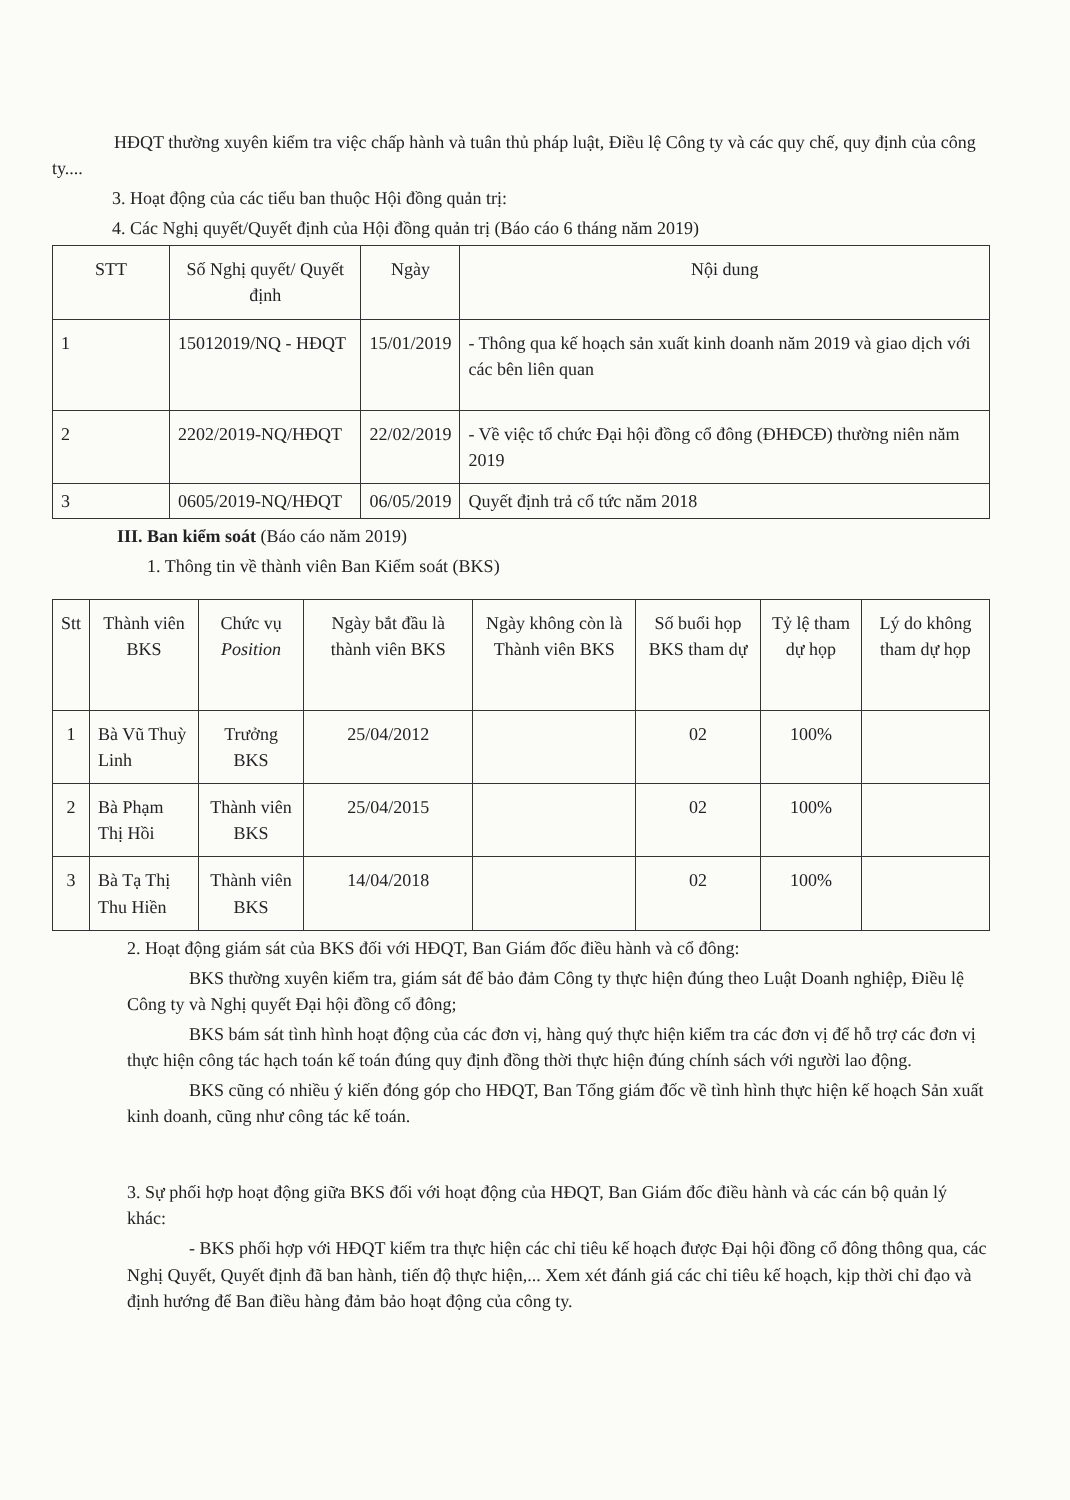HĐQT thường xuyên kiểm tra việc chấp hành và tuân thủ pháp luật, Điều lệ Công ty và các quy chế, quy định của công ty....
3. Hoạt động của các tiểu ban thuộc Hội đồng quản trị:
4. Các Nghị quyết/Quyết định của Hội đồng quản trị (Báo cáo 6 tháng năm 2019)
| STT | Số Nghị quyết/ Quyết định | Ngày | Nội dung |
| --- | --- | --- | --- |
| 1 | 15012019/NQ - HĐQT | 15/01/2019 | - Thông qua kế hoạch sản xuất kinh doanh năm 2019 và giao dịch với các bên liên quan |
| 2 | 2202/2019-NQ/HĐQT | 22/02/2019 | - Về việc tổ chức Đại hội đồng cổ đông (ĐHĐCĐ) thường niên năm 2019 |
| 3 | 0605/2019-NQ/HĐQT | 06/05/2019 | Quyết định trả cổ tức năm 2018 |
III. Ban kiểm soát (Báo cáo năm 2019)
1. Thông tin về thành viên Ban Kiểm soát (BKS)
| Stt | Thành viên BKS | Chức vụ Position | Ngày bắt đầu là thành viên BKS | Ngày không còn là Thành viên BKS | Số buổi họp BKS tham dự | Tỷ lệ tham dự họp | Lý do không tham dự họp |
| --- | --- | --- | --- | --- | --- | --- | --- |
| 1 | Bà Vũ Thuỳ Linh | Trưởng BKS | 25/04/2012 | | 02 | 100% | |
| 2 | Bà Phạm Thị Hồi | Thành viên BKS | 25/04/2015 | | 02 | 100% | |
| 3 | Bà Tạ Thị Thu Hiền | Thành viên BKS | 14/04/2018 | | 02 | 100% | |
2. Hoạt động giám sát của BKS đối với HĐQT, Ban Giám đốc điều hành và cổ đông:
BKS thường xuyên kiểm tra, giám sát để bảo đảm Công ty thực hiện đúng theo Luật Doanh nghiệp, Điều lệ Công ty và Nghị quyết Đại hội đồng cổ đông;
BKS bám sát tình hình hoạt động của các đơn vị, hàng quý thực hiện kiểm tra các đơn vị để hỗ trợ các đơn vị thực hiện công tác hạch toán kế toán đúng quy định đồng thời thực hiện đúng chính sách với người lao động.
BKS cũng có nhiều ý kiến đóng góp cho HĐQT, Ban Tổng giám đốc về tình hình thực hiện kế hoạch Sản xuất kinh doanh, cũng như công tác kế toán.
3. Sự phối hợp hoạt động giữa BKS đối với hoạt động của HĐQT, Ban Giám đốc điều hành và các cán bộ quản lý khác:
- BKS phối hợp với HĐQT kiểm tra thực hiện các chỉ tiêu kế hoạch được Đại hội đồng cổ đông thông qua, các Nghị Quyết, Quyết định đã ban hành, tiến độ thực hiện,... Xem xét đánh giá các chỉ tiêu kế hoạch, kịp thời chỉ đạo và định hướng để Ban điều hàng đảm bảo hoạt động của công ty.